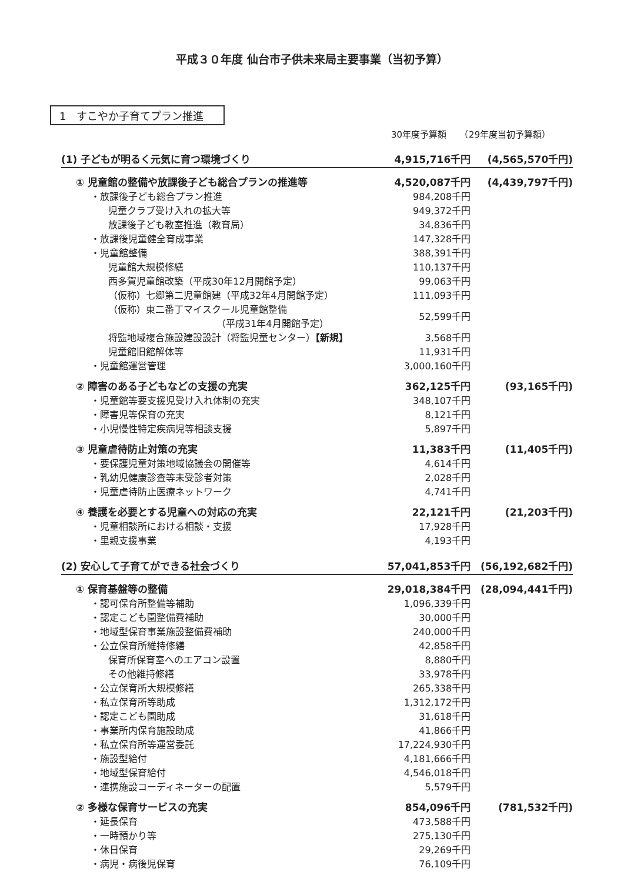平成３０年度 仙台市子供未来局主要事業（当初予算）
1　すこやか子育てプラン推進
30年度予算額　　（29年度当初予算額）
| (1) 子どもが明るく元気に育つ環境づくり | 4,915,716千円 | (4,565,570千円) |
| ① 児童館の整備や放課後子ども総合プランの推進等 | 4,520,087千円 | (4,439,797千円) |
| ・放課後子ども総合プラン推進 | 984,208千円 | |
| 児童クラブ受け入れの拡大等 | 949,372千円 | |
| 放課後子ども教室推進（教育局） | 34,836千円 | |
| ・放課後児童健全育成事業 | 147,328千円 | |
| ・児童館整備 | 388,391千円 | |
| 児童館大規模修繕 | 110,137千円 | |
| 西多賀児童館改築（平成30年12月開館予定） | 99,063千円 | |
| （仮称）七郷第二児童館建（平成32年4月開館予定） | 111,093千円 | |
| （仮称）東二番丁マイスクール児童館整備 （平成31年4月開館予定） | 52,599千円 | |
| 将監地域複合施設建設設計（将監児童センター） 【新規】 | 3,568千円 | |
| 児童館旧館解体等 | 11,931千円 | |
| ・児童館運営管理 | 3,000,160千円 | |
| ② 障害のある子どもなどの支援の充実 | 362,125千円 | (93,165千円) |
| ・児童館等要支援児受け入れ体制の充実 | 348,107千円 | |
| ・障害児等保育の充実 | 8,121千円 | |
| ・小児慢性特定疾病児等相談支援 | 5,897千円 | |
| ③ 児童虐待防止対策の充実 | 11,383千円 | (11,405千円) |
| ・要保護児童対策地域協議会の開催等 | 4,614千円 | |
| ・乳幼児健康診査等未受診者対策 | 2,028千円 | |
| ・児童虐待防止医療ネットワーク | 4,741千円 | |
| ④ 養護を必要とする児童への対応の充実 | 22,121千円 | (21,203千円) |
| ・児童相談所における相談・支援 | 17,928千円 | |
| ・里親支援事業 | 4,193千円 | |
| (2) 安心して子育てができる社会づくり | 57,041,853千円 | (56,192,682千円) |
| ① 保育基盤等の整備 | 29,018,384千円 | (28,094,441千円) |
| ・認可保育所整備等補助 | 1,096,339千円 | |
| ・認定こども園整備費補助 | 30,000千円 | |
| ・地域型保育事業施設整備費補助 | 240,000千円 | |
| ・公立保育所維持修繕 | 42,858千円 | |
| 保育所保育室へのエアコン設置 | 8,880千円 | |
| その他維持修繕 | 33,978千円 | |
| ・公立保育所大規模修繕 | 265,338千円 | |
| ・私立保育所等助成 | 1,312,172千円 | |
| ・認定こども園助成 | 31,618千円 | |
| ・事業所内保育施設助成 | 41,866千円 | |
| ・私立保育所等運営委託 | 17,224,930千円 | |
| ・施設型給付 | 4,181,666千円 | |
| ・地域型保育給付 | 4,546,018千円 | |
| ・連携施設コーディネーターの配置 | 5,579千円 | |
| ② 多様な保育サービスの充実 | 854,096千円 | (781,532千円) |
| ・延長保育 | 473,588千円 | |
| ・一時預かり等 | 275,130千円 | |
| ・休日保育 | 29,269千円 | |
| ・病児・病後児保育 | 76,109千円 | |